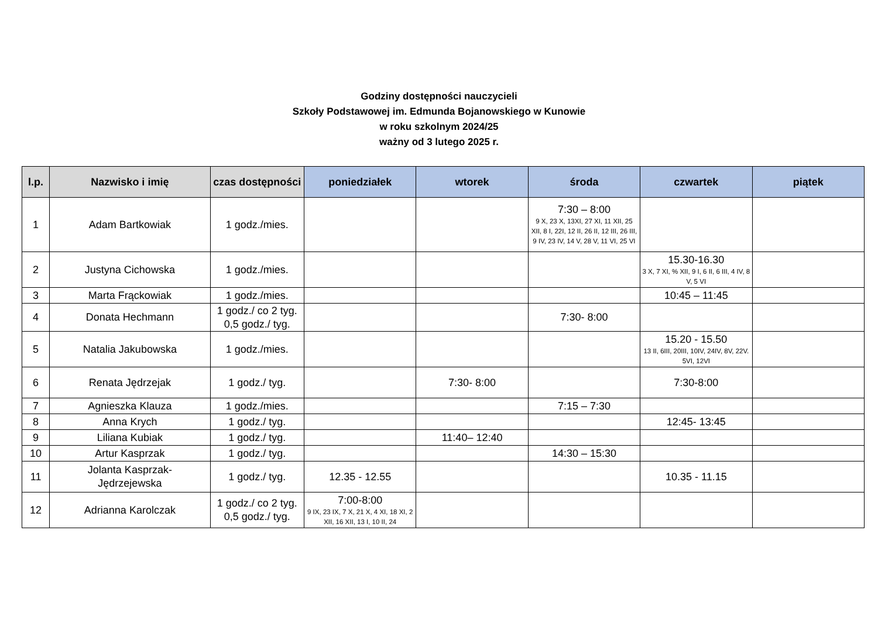Godziny dostępności nauczycieli
Szkoły Podstawowej im. Edmunda Bojanowskiego w Kunowie
w roku szkolnym 2024/25
ważny od 3 lutego 2025 r.
| l.p. | Nazwisko i imię | czas dostępności | poniedziałek | wtorek | środa | czwartek | piątek |
| --- | --- | --- | --- | --- | --- | --- | --- |
| 1 | Adam Bartkowiak | 1 godz./mies. | | | 7:30 – 8:00 9 X, 23 X, 13XI, 27 XI, 11 XII, 25 XII, 8 I, 22I, 12 II, 26 II, 12 III, 26 III, 9 IV, 23 IV, 14 V, 28 V, 11 VI, 25 VI | | |
| 2 | Justyna Cichowska | 1 godz./mies. | | | | 15.30-16.30 3 X, 7 XI, % XII, 9 I, 6 II, 6 III, 4 IV, 8 V, 5 VI | |
| 3 | Marta Frąckowiak | 1 godz./mies. | | | | 10:45 – 11:45 | |
| 4 | Donata Hechmann | 1 godz./ co 2 tyg. 0,5 godz./ tyg. | | | 7:30- 8:00 | | |
| 5 | Natalia Jakubowska | 1 godz./mies. | | | | 15.20 - 15.50 13 II, 6III, 20III, 10IV, 24IV, 8V, 22V. 5VI, 12VI | |
| 6 | Renata Jędrzejak | 1 godz./ tyg. | | 7:30- 8:00 | | 7:30-8:00 | |
| 7 | Agnieszka Klauza | 1 godz./mies. | | | 7:15 – 7:30 | | |
| 8 | Anna Krych | 1 godz./ tyg. | | | | 12:45- 13:45 | |
| 9 | Liliana Kubiak | 1 godz./ tyg. | | 11:40– 12:40 | | | |
| 10 | Artur Kasprzak | 1 godz./ tyg. | | | 14:30 – 15:30 | | |
| 11 | Jolanta Kasprzak- Jędrzejewska | 1 godz./ tyg. | 12.35 - 12.55 | | | 10.35 - 11.15 | |
| 12 | Adrianna Karolczak | 1 godz./ co 2 tyg. 0,5 godz./ tyg. | 7:00-8:00 9 IX, 23 IX, 7 X, 21 X, 4 XI, 18 XI, 2 XII, 16 XII, 13 I, 10 II, 24 | | | | |